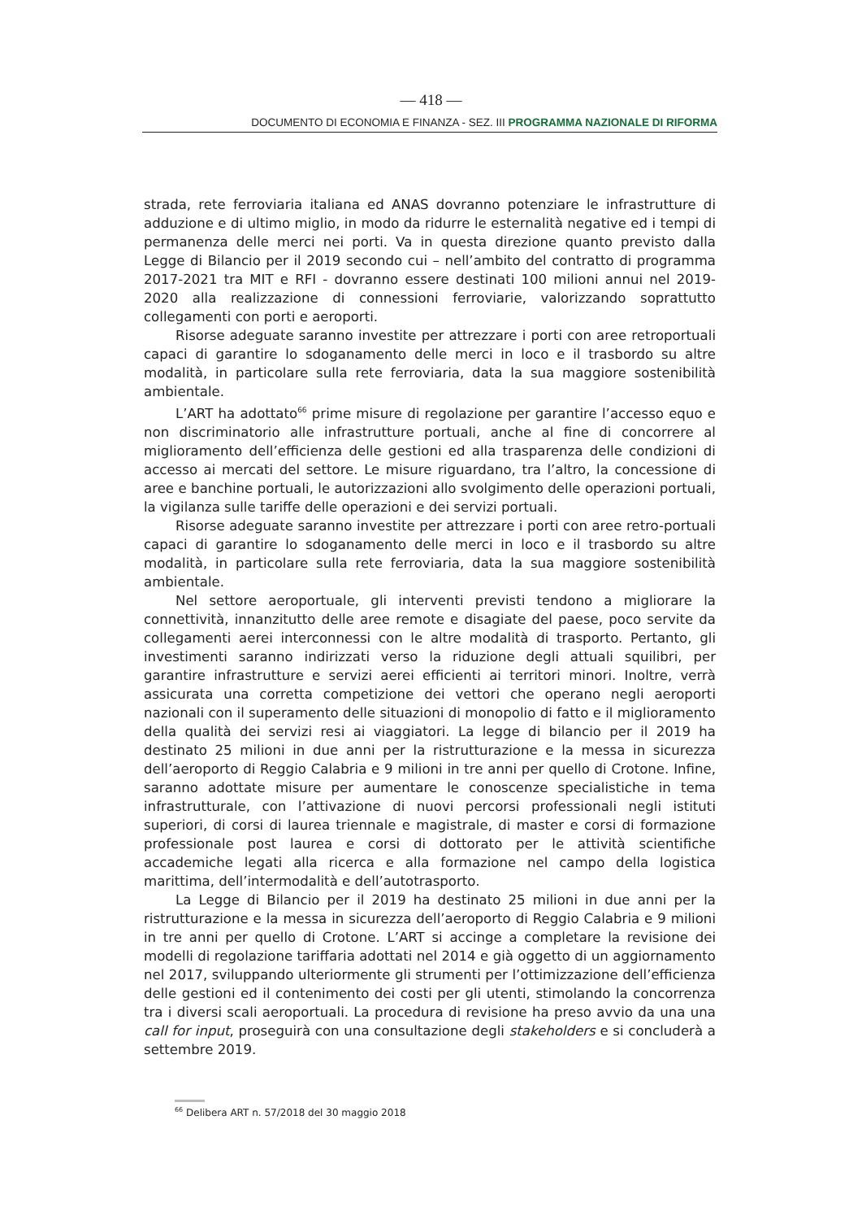— 418 —
DOCUMENTO DI ECONOMIA E FINANZA - SEZ. III PROGRAMMA NAZIONALE DI RIFORMA
strada, rete ferroviaria italiana ed ANAS dovranno potenziare le infrastrutture di adduzione e di ultimo miglio, in modo da ridurre le esternalità negative ed i tempi di permanenza delle merci nei porti. Va in questa direzione quanto previsto dalla Legge di Bilancio per il 2019 secondo cui – nell’ambito del contratto di programma 2017-2021 tra MIT e RFI - dovranno essere destinati 100 milioni annui nel 2019-2020 alla realizzazione di connessioni ferroviarie, valorizzando soprattutto collegamenti con porti e aeroporti.
Risorse adeguate saranno investite per attrezzare i porti con aree retroportuali capaci di garantire lo sdoganamento delle merci in loco e il trasbordo su altre modalità, in particolare sulla rete ferroviaria, data la sua maggiore sostenibilità ambientale.
L’ART ha adottato<sup>66</sup> prime misure di regolazione per garantire l’accesso equo e non discriminatorio alle infrastrutture portuali, anche al fine di concorrere al miglioramento dell’efficienza delle gestioni ed alla trasparenza delle condizioni di accesso ai mercati del settore. Le misure riguardano, tra l’altro, la concessione di aree e banchine portuali, le autorizzazioni allo svolgimento delle operazioni portuali, la vigilanza sulle tariffe delle operazioni e dei servizi portuali.
Risorse adeguate saranno investite per attrezzare i porti con aree retro-portuali capaci di garantire lo sdoganamento delle merci in loco e il trasbordo su altre modalità, in particolare sulla rete ferroviaria, data la sua maggiore sostenibilità ambientale.
Nel settore aeroportuale, gli interventi previsti tendono a migliorare la connettività, innanzitutto delle aree remote e disagiate del paese, poco servite da collegamenti aerei interconnessi con le altre modalità di trasporto. Pertanto, gli investimenti saranno indirizzati verso la riduzione degli attuali squilibri, per garantire infrastrutture e servizi aerei efficienti ai territori minori. Inoltre, verrà assicurata una corretta competizione dei vettori che operano negli aeroporti nazionali con il superamento delle situazioni di monopolio di fatto e il miglioramento della qualità dei servizi resi ai viaggiatori. La legge di bilancio per il 2019 ha destinato 25 milioni in due anni per la ristrutturazione e la messa in sicurezza dell’aeroporto di Reggio Calabria e 9 milioni in tre anni per quello di Crotone. Infine, saranno adottate misure per aumentare le conoscenze specialistiche in tema infrastrutturale, con l’attivazione di nuovi percorsi professionali negli istituti superiori, di corsi di laurea triennale e magistrale, di master e corsi di formazione professionale post laurea e corsi di dottorato per le attività scientifiche accademiche legati alla ricerca e alla formazione nel campo della logistica marittima, dell’intermodalità e dell’autotrasporto.
La Legge di Bilancio per il 2019 ha destinato 25 milioni in due anni per la ristrutturazione e la messa in sicurezza dell’aeroporto di Reggio Calabria e 9 milioni in tre anni per quello di Crotone. L’ART si accinge a completare la revisione dei modelli di regolazione tariffaria adottati nel 2014 e già oggetto di un aggiornamento nel 2017, sviluppando ulteriormente gli strumenti per l’ottimizzazione dell’efficienza delle gestioni ed il contenimento dei costi per gli utenti, stimolando la concorrenza tra i diversi scali aeroportuali. La procedura di revisione ha preso avvio da una una call for input, proseguirà con una consultazione degli stakeholders e si concluderà a settembre 2019.
<sup>66</sup> Delibera ART n. 57/2018 del 30 maggio 2018